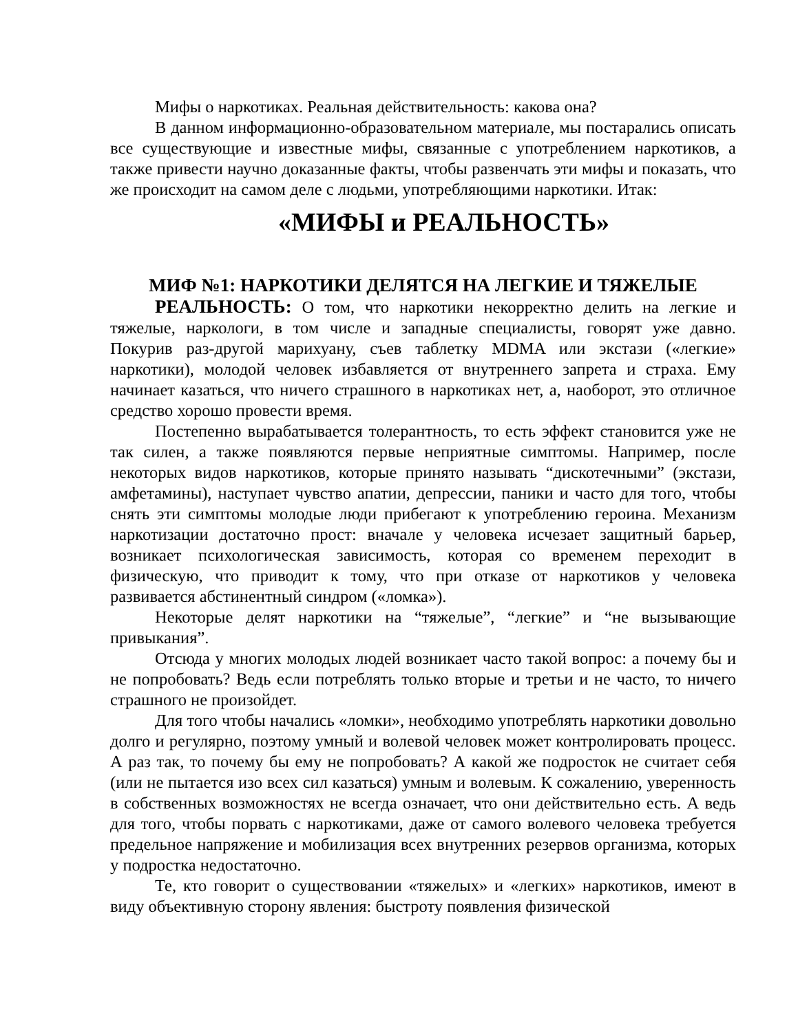Мифы о наркотиках. Реальная действительность: какова она?
В данном информационно-образовательном материале, мы постарались описать все существующие и известные мифы, связанные с употреблением наркотиков, а также привести научно доказанные факты, чтобы развенчать эти мифы и показать, что же происходит на самом деле с людьми, употребляющими наркотики. Итак:
«МИФЫ и РЕАЛЬНОСТЬ»
МИФ №1: НАРКОТИКИ ДЕЛЯТСЯ НА ЛЕГКИЕ И ТЯЖЕЛЫЕ
РЕАЛЬНОСТЬ: О том, что наркотики некорректно делить на легкие и тяжелые, наркологи, в том числе и западные специалисты, говорят уже давно. Покурив раз-другой марихуану, съев таблетку MDMA или экстази («легкие» наркотики), молодой человек избавляется от внутреннего запрета и страха. Ему начинает казаться, что ничего страшного в наркотиках нет, а, наоборот, это отличное средство хорошо провести время.
Постепенно вырабатывается толерантность, то есть эффект становится уже не так силен, а также появляются первые неприятные симптомы. Например, после некоторых видов наркотиков, которые принято называть “дискотечными” (экстази, амфетамины), наступает чувство апатии, депрессии, паники и часто для того, чтобы снять эти симптомы молодые люди прибегают к употреблению героина. Механизм наркотизации достаточно прост: вначале у человека исчезает защитный барьер, возникает психологическая зависимость, которая со временем переходит в физическую, что приводит к тому, что при отказе от наркотиков у человека развивается абстинентный синдром («ломка»).
Некоторые делят наркотики на “тяжелые”, “легкие” и “не вызывающие привыкания”.
Отсюда у многих молодых людей возникает часто такой вопрос: а почему бы и не попробовать? Ведь если потреблять только вторые и третьи и не часто, то ничего страшного не произойдет.
Для того чтобы начались «ломки», необходимо употреблять наркотики довольно долго и регулярно, поэтому умный и волевой человек может контролировать процесс. А раз так, то почему бы ему не попробовать? А какой же подросток не считает себя (или не пытается изо всех сил казаться) умным и волевым. К сожалению, уверенность в собственных возможностях не всегда означает, что они действительно есть. А ведь для того, чтобы порвать с наркотиками, даже от самого волевого человека требуется предельное напряжение и мобилизация всех внутренних резервов организма, которых у подростка недостаточно.
Те, кто говорит о существовании «тяжелых» и «легких» наркотиков, имеют в виду объективную сторону явления: быстроту появления физической